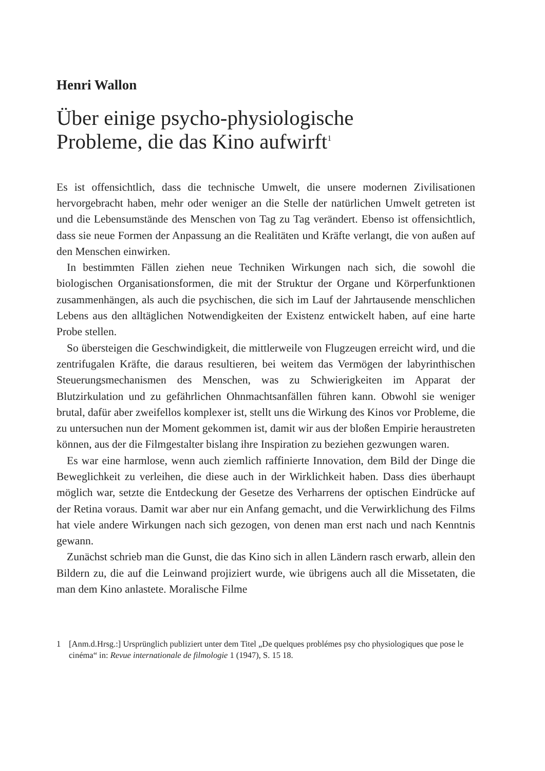Henri Wallon
Über einige psycho-physiologische
Probleme, die das Kino aufwirft<sup>1</sup>
Es ist offensichtlich, dass die technische Umwelt, die unsere modernen Zivilisationen hervorgebracht haben, mehr oder weniger an die Stelle der natürlichen Umwelt getreten ist und die Lebensumstände des Menschen von Tag zu Tag verändert. Ebenso ist offensichtlich, dass sie neue Formen der Anpassung an die Realitäten und Kräfte verlangt, die von außen auf den Menschen einwirken.
In bestimmten Fällen ziehen neue Techniken Wirkungen nach sich, die sowohl die biologischen Organisationsformen, die mit der Struktur der Organe und Körperfunktionen zusammenhängen, als auch die psychischen, die sich im Lauf der Jahrtausende menschlichen Lebens aus den alltäglichen Notwendigkeiten der Existenz entwickelt haben, auf eine harte Probe stellen.
So übersteigen die Geschwindigkeit, die mittlerweile von Flugzeugen erreicht wird, und die zentrifugalen Kräfte, die daraus resultieren, bei weitem das Vermögen der labyrinthischen Steuerungsmechanismen des Menschen, was zu Schwierigkeiten im Apparat der Blutzirkulation und zu gefährlichen Ohnmachtsanfällen führen kann. Obwohl sie weniger brutal, dafür aber zweifellos komplexer ist, stellt uns die Wirkung des Kinos vor Probleme, die zu untersuchen nun der Moment gekommen ist, damit wir aus der bloßen Empirie heraustreten können, aus der die Filmgestalter bislang ihre Inspiration zu beziehen gezwungen waren.
Es war eine harmlose, wenn auch ziemlich raffinierte Innovation, dem Bild der Dinge die Beweglichkeit zu verleihen, die diese auch in der Wirklichkeit haben. Dass dies überhaupt möglich war, setzte die Entdeckung der Gesetze des Verharrens der optischen Eindrücke auf der Retina voraus. Damit war aber nur ein Anfang gemacht, und die Verwirklichung des Films hat viele andere Wirkungen nach sich gezogen, von denen man erst nach und nach Kenntnis gewann.
Zunächst schrieb man die Gunst, die das Kino sich in allen Ländern rasch erwarb, allein den Bildern zu, die auf die Leinwand projiziert wurde, wie übrigens auch all die Missetaten, die man dem Kino anlastete. Moralische Filme
1 [Anm.d.Hrsg.:] Ursprünglich publiziert unter dem Titel „De quelques problémes psy cho physiologiques que pose le cinéma“ in: Revue internationale de filmologie 1 (1947), S. 15 18.